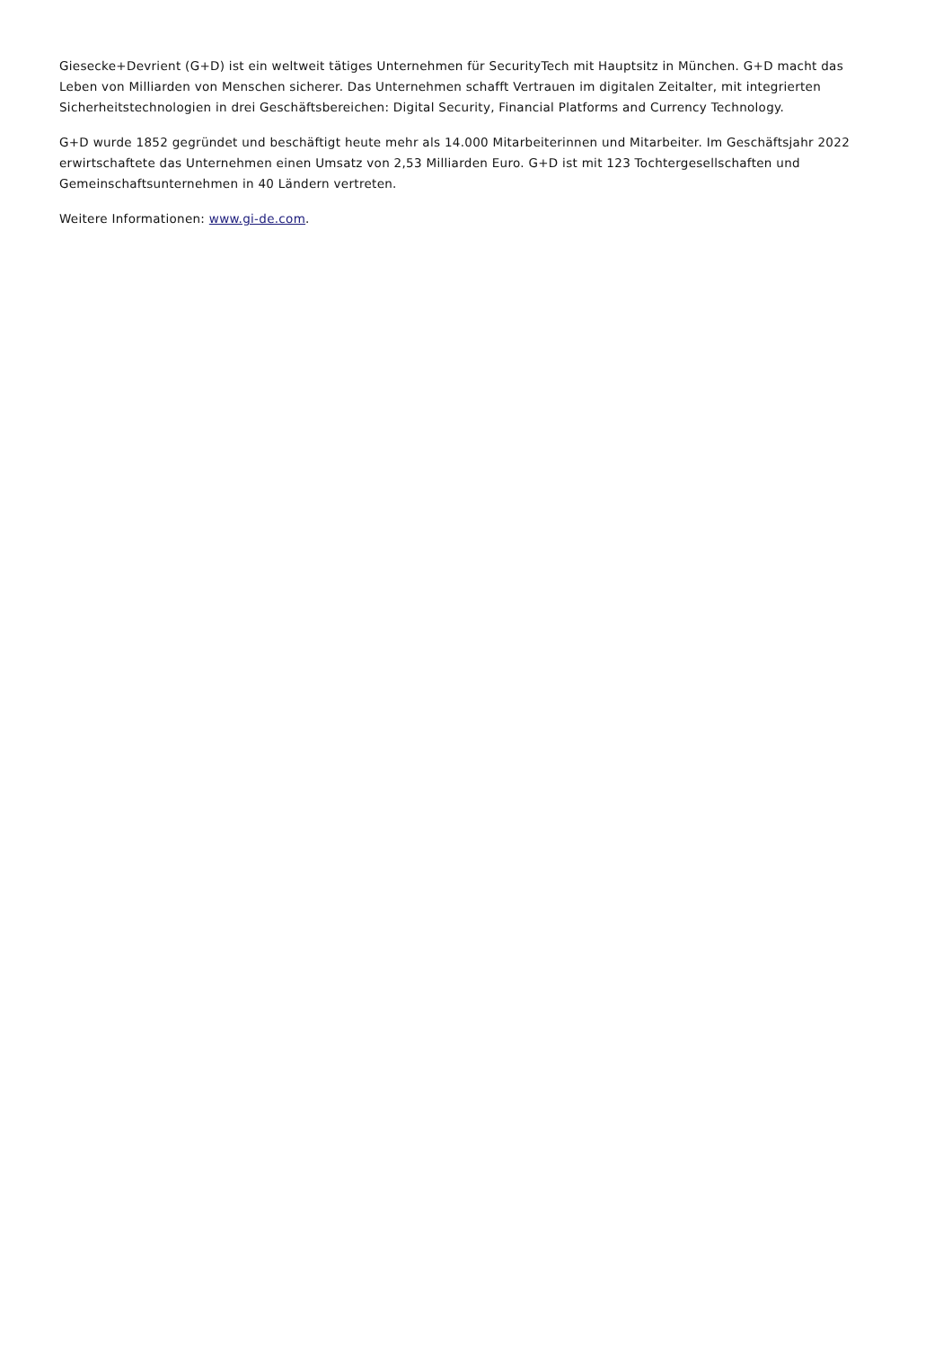Giesecke+Devrient (G+D) ist ein weltweit tätiges Unternehmen für SecurityTech mit Hauptsitz in München. G+D macht das Leben von Milliarden von Menschen sicherer. Das Unternehmen schafft Vertrauen im digitalen Zeitalter, mit integrierten Sicherheitstechnologien in drei Geschäftsbereichen: Digital Security, Financial Platforms and Currency Technology.
G+D wurde 1852 gegründet und beschäftigt heute mehr als 14.000 Mitarbeiterinnen und Mitarbeiter. Im Geschäftsjahr 2022 erwirtschaftete das Unternehmen einen Umsatz von 2,53 Milliarden Euro. G+D ist mit 123 Tochtergesellschaften und Gemeinschaftsunternehmen in 40 Ländern vertreten.
Weitere Informationen: www.gi-de.com.